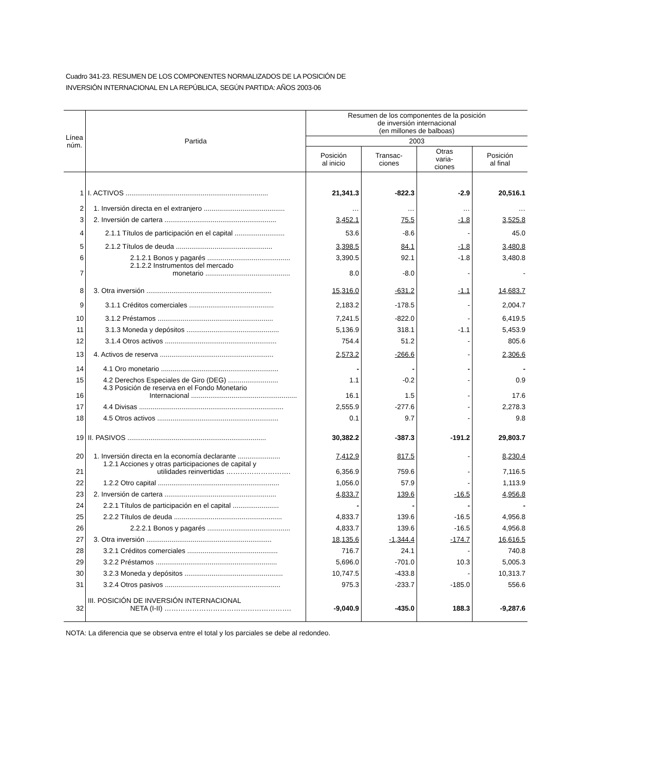Cuadro 341-23. RESUMEN DE LOS COMPONENTES NORMALIZADOS DE LA POSICIÓN DE
INVERSIÓN INTERNACIONAL EN LA REPÚBLICA, SEGÚN PARTIDA: AÑOS 2003-06
| Línea núm. | Partida | Resumen de los componentes de la posición de inversión internacional (en millones de balboas) | | | |
| --- | --- | --- | --- | --- | --- |
| | | 2003 | | | |
| | | Posición al inicio | Transac- ciones | Otras varia- ciones | Posición al final |
| 1 | I. ACTIVOS .......................................................................... | 21,341.3 | -822.3 | -2.9 | 20,516.1 |
| 2 | 1. Inversión directa en el extranjero .......................................... | … | … | … | … |
| 3 | 2. Inversión de cartera .......................................................... | 3,452.1 | 75.5 | -1.8 | 3,525.8 |
| 4 | 2.1.1 Títulos de participación en el capital .......................... | 53.6 | -8.6 | - | 45.0 |
| 5 | 2.1.2 Títulos de deuda .................................................. | 3,398.5 | 84.1 | -1.8 | 3,480.8 |
| 6 | 2.1.2.1 Bonos y pagarés ........................................... | 3,390.5 | 92.1 | -1.8 | 3,480.8 |
| 7 | 2.1.2.2 Instrumentos del mercado monetario ............................................ | 8.0 | -8.0 | - | - |
| 8 | 3. Otra inversión ................................................................. | 15,316.0 | -631.2 | -1.1 | 14,683.7 |
| 9 | 3.1.1 Créditos comerciales ............................................ | 2,183.2 | -178.5 | - | 2,004.7 |
| 10 | 3.1.2 Préstamos ............................................................ | 7,241.5 | -822.0 | - | 6,419.5 |
| 11 | 3.1.3 Moneda y depósitos ................................................ | 5,136.9 | 318.1 | -1.1 | 5,453.9 |
| 12 | 3.1.4 Otros activos .......................................................... | 754.4 | 51.2 | - | 805.6 |
| 13 | 4. Activos de reserva ........................................................... | 2,573.2 | -266.6 | - | 2,306.6 |
| 14 | 4.1 Oro monetario ............................................................. | - | - | - | - |
| 15 | 4.2 Derechos Especiales de Giro (DEG) .......................... | 1.1 | -0.2 | - | 0.9 |
| 16 | 4.3 Posición de reserva en el Fondo Monetario Internacional ....................................................... | 16.1 | 1.5 | - | 17.6 |
| 17 | 4.4 Divisas ........................................................................... | 2,555.9 | -277.6 | - | 2,278.3 |
| 18 | 4.5 Otros activos ............................................................... | 0.1 | 9.7 | - | 9.8 |
| 19 | II. PASIVOS ........................................................................ | 30,382.2 | -387.3 | -191.2 | 29,803.7 |
| 20 | 1. Inversión directa en la economía declarante ...................... | 7,412.9 | 817.5 | - | 8,230.4 |
| 21 | 1.2.1 Acciones y otras participaciones de capital y utilidades reinvertidas ………………………. | 6,356.9 | 759.6 | - | 7,116.5 |
| 22 | 1.2.2 Otro capital ............................................................... | 1,056.0 | 57.9 | - | 1,113.9 |
| 23 | 2. Inversión de cartera .......................................................... | 4,833.7 | 139.6 | -16.5 | 4,956.8 |
| 24 | 2.2.1 Títulos de participación en el capital ........................ | - | - | - | - |
| 25 | 2.2.2 Títulos de deuda ........................................................ | 4,833.7 | 139.6 | -16.5 | 4,956.8 |
| 26 | 2.2.2.1 Bonos y pagarés ........................................... | 4,833.7 | 139.6 | -16.5 | 4,956.8 |
| 27 | 3. Otra inversión ................................................................. | 18,135.6 | -1,344.4 | -174.7 | 16,616.5 |
| 28 | 3.2.1 Créditos comerciales ............................................... | 716.7 | 24.1 | - | 740.8 |
| 29 | 3.2.2 Préstamos ............................................................... | 5,696.0 | -701.0 | 10.3 | 5,005.3 |
| 30 | 3.2.3 Moneda y depósitos ................................................... | 10,747.5 | -433.8 | - | 10,313.7 |
| 31 | 3.2.4 Otros pasivos ............................................................ | 975.3 | -233.7 | -185.0 | 556.6 |
| 32 | III. POSICIÓN DE INVERSIÓN INTERNACIONAL NETA (I-II) ………………………………………………. | -9,040.9 | -435.0 | 188.3 | -9,287.6 |
NOTA: La diferencia que se observa entre el total y los parciales se debe al redondeo.